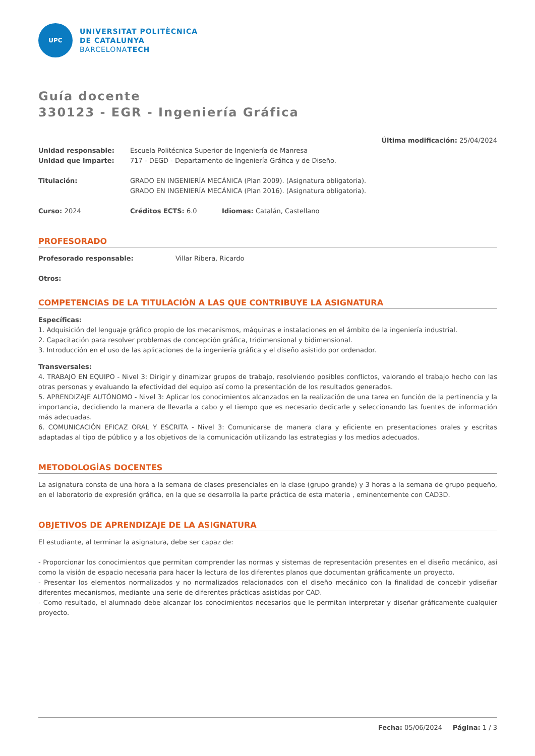UPC
UNIVERSITAT POLITÈCNICA
DE CATALUNYA
BARCELONATECH
Guía docente
330123 - EGR - Ingeniería Gráfica
Última modificación: 25/04/2024
Unidad responsable: Escuela Politécnica Superior de Ingeniería de Manresa
Unidad que imparte: 717 - DEGD - Departamento de Ingeniería Gráfica y de Diseño.
Titulación: GRADO EN INGENIERÍA MECÁNICA (Plan 2009). (Asignatura obligatoria).
GRADO EN INGENIERÍA MECÁNICA (Plan 2016). (Asignatura obligatoria).
Curso: 2024 Créditos ECTS: 6.0 Idiomas: Catalán, Castellano
PROFESORADO
Profesorado responsable: Villar Ribera, Ricardo
Otros:
COMPETENCIAS DE LA TITULACIÓN A LAS QUE CONTRIBUYE LA ASIGNATURA
Específicas:
1. Adquisición del lenguaje gráfico propio de los mecanismos, máquinas e instalaciones en el ámbito de la ingeniería industrial.
2. Capacitación para resolver problemas de concepción gráfica, tridimensional y bidimensional.
3. Introducción en el uso de las aplicaciones de la ingeniería gráfica y el diseño asistido por ordenador.
Transversales:
4. TRABAJO EN EQUIPO - Nivel 3: Dirigir y dinamizar grupos de trabajo, resolviendo posibles conflictos, valorando el trabajo hecho con las otras personas y evaluando la efectividad del equipo así como la presentación de los resultados generados.
5. APRENDIZAJE AUTÓNOMO - Nivel 3: Aplicar los conocimientos alcanzados en la realización de una tarea en función de la pertinencia y la importancia, decidiendo la manera de llevarla a cabo y el tiempo que es necesario dedicarle y seleccionando las fuentes de información más adecuadas.
6. COMUNICACIÓN EFICAZ ORAL Y ESCRITA - Nivel 3: Comunicarse de manera clara y eficiente en presentaciones orales y escritas adaptadas al tipo de público y a los objetivos de la comunicación utilizando las estrategias y los medios adecuados.
METODOLOGÍAS DOCENTES
La asignatura consta de una hora a la semana de clases presenciales en la clase (grupo grande) y 3 horas a la semana de grupo pequeño, en el laboratorio de expresión gráfica, en la que se desarrolla la parte práctica de esta materia , eminentemente con CAD3D.
OBJETIVOS DE APRENDIZAJE DE LA ASIGNATURA
El estudiante, al terminar la asignatura, debe ser capaz de:
- Proporcionar los conocimientos que permitan comprender las normas y sistemas de representación presentes en el diseño mecánico, así como la visión de espacio necesaria para hacer la lectura de los diferentes planos que documentan gráficamente un proyecto.
- Presentar los elementos normalizados y no normalizados relacionados con el diseño mecánico con la finalidad de concebir ydiseñar diferentes mecanismos, mediante una serie de diferentes prácticas asistidas por CAD.
- Como resultado, el alumnado debe alcanzar los conocimientos necesarios que le permitan interpretar y diseñar gráficamente cualquier proyecto.
Fecha: 05/06/2024 Página: 1 / 3